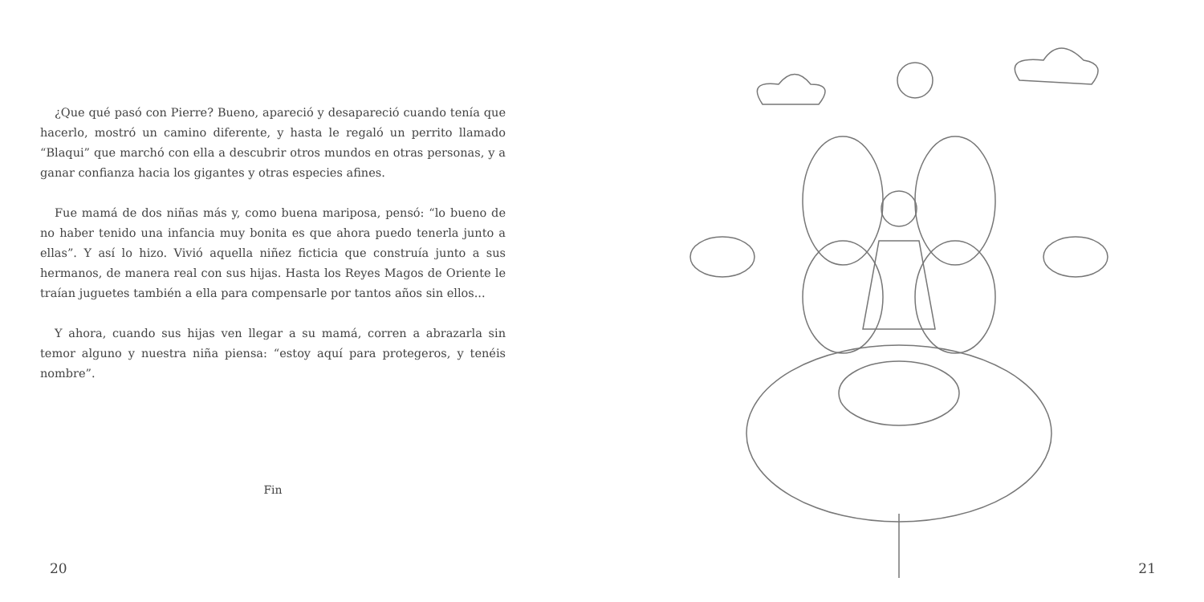¿Que qué pasó con Pierre? Bueno, apareció y desapareció cuando tenía que hacerlo, mostró un camino diferente, y hasta le regaló un perrito llamado “Blaqui” que marchó con ella a descubrir otros mundos en otras personas, y a ganar confianza hacia los gigantes y otras especies afines.
Fue mamá de dos niñas más y, como buena mariposa, pensó: “lo bueno de no haber tenido una infancia muy bonita es que ahora puedo tenerla junto a ellas”. Y así lo hizo. Vivió aquella niñez ficticia que construía junto a sus hermanos, de manera real con sus hijas. Hasta los Reyes Magos de Oriente le traían juguetes también a ella para compensarle por tantos años sin ellos...
Y ahora, cuando sus hijas ven llegar a su mamá, corren a abrazarla sin temor alguno y nuestra niña piensa: “estoy aquí para protegeros, y tenéis nombre”.
Fin
20
21